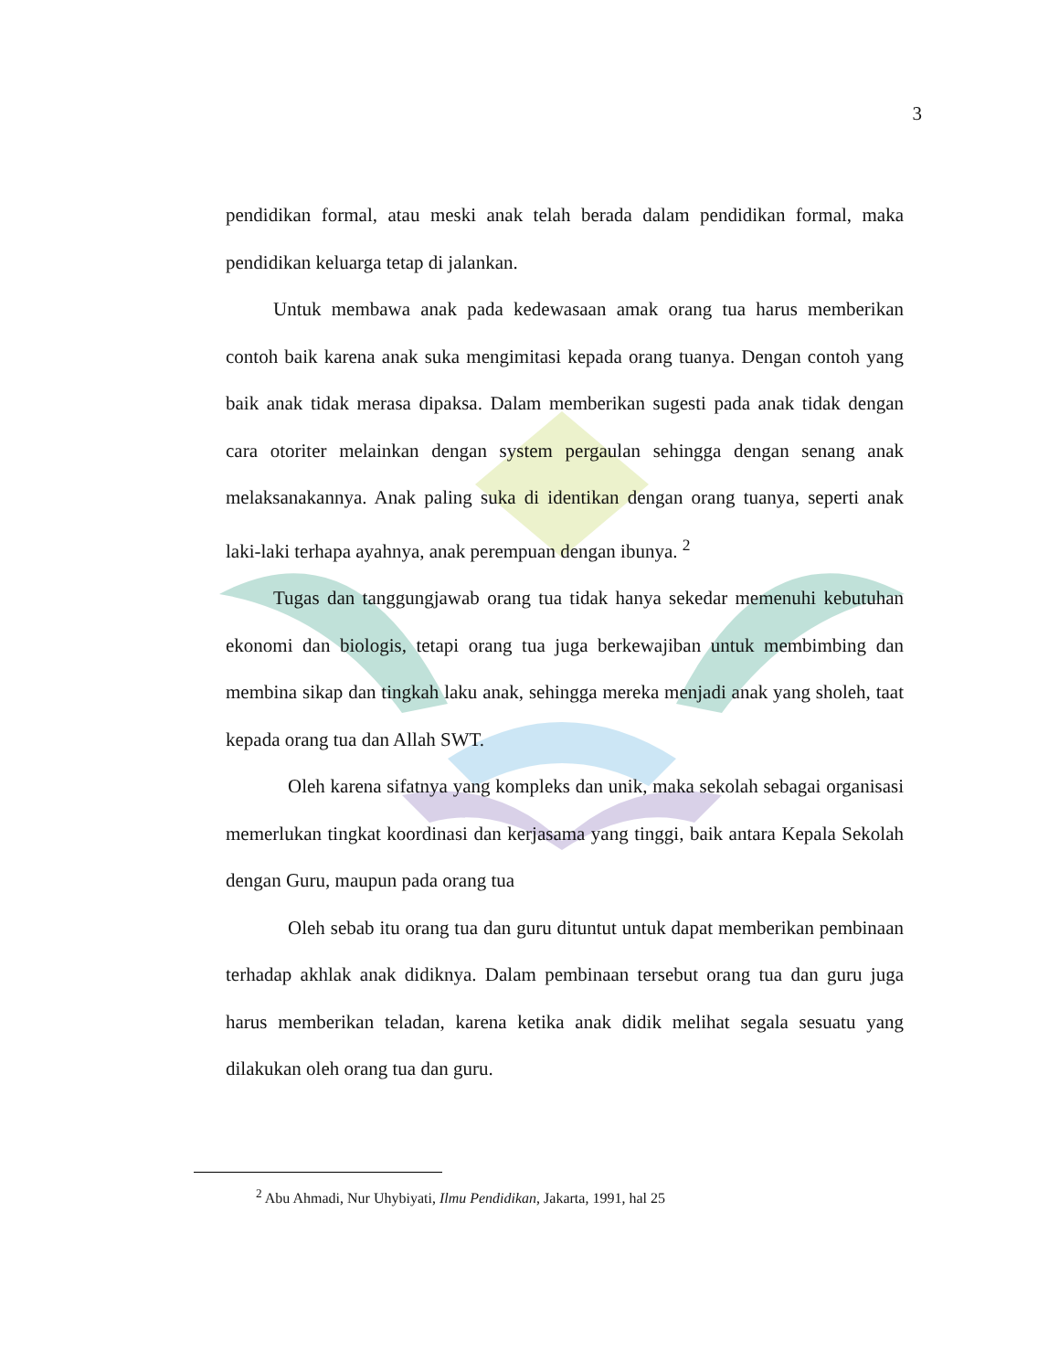3
pendidikan formal, atau meski anak telah berada dalam pendidikan formal, maka pendidikan keluarga tetap di jalankan.
Untuk membawa anak pada kedewasaan amak orang tua harus memberikan contoh baik karena anak suka mengimitasi kepada orang tuanya. Dengan contoh yang baik anak tidak merasa dipaksa. Dalam memberikan sugesti pada anak tidak dengan cara otoriter melainkan dengan system pergaulan sehingga dengan senang anak melaksanakannya. Anak paling suka di identikan dengan orang tuanya, seperti anak laki-laki terhapa ayahnya, anak perempuan dengan ibunya. <sup>2</sup>
Tugas dan tanggungjawab orang tua tidak hanya sekedar memenuhi kebutuhan ekonomi dan biologis, tetapi orang tua juga berkewajiban untuk membimbing dan membina sikap dan tingkah laku anak, sehingga mereka menjadi anak yang sholeh, taat kepada orang tua dan Allah SWT.
Oleh karena sifatnya yang kompleks dan unik, maka sekolah sebagai organisasi memerlukan tingkat koordinasi dan kerjasama yang tinggi, baik antara Kepala Sekolah dengan Guru, maupun pada orang tua
Oleh sebab itu orang tua dan guru dituntut untuk dapat memberikan pembinaan terhadap akhlak anak didiknya. Dalam pembinaan tersebut orang tua dan guru juga harus memberikan teladan, karena ketika anak didik melihat segala sesuatu yang dilakukan oleh orang tua dan guru.
<sup>2</sup> Abu Ahmadi, Nur Uhybiyati, Ilmu Pendidikan, Jakarta, 1991, hal 25